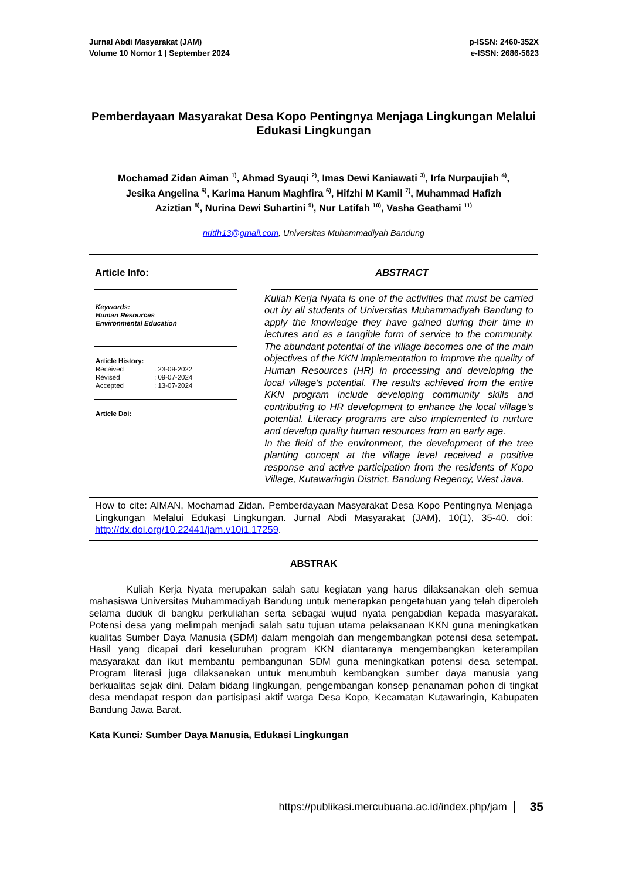Jurnal Abdi Masyarakat (JAM)
Volume 10 Nomor 1 | September 2024
p-ISSN: 2460-352X
e-ISSN: 2686-5623
Pemberdayaan Masyarakat Desa Kopo Pentingnya Menjaga Lingkungan Melalui Edukasi Lingkungan
Mochamad Zidan Aiman <sup>1)</sup>, Ahmad Syauqi <sup>2)</sup>, Imas Dewi Kaniawati <sup>3)</sup>, Irfa Nurpaujiah <sup>4)</sup>,
Jesika Angelina <sup>5)</sup>, Karima Hanum Maghfira <sup>6)</sup>, Hifzhi M Kamil <sup>7)</sup>, Muhammad Hafizh
Aziztian <sup>8)</sup>, Nurina Dewi Suhartini <sup>9)</sup>, Nur Latifah <sup>10)</sup>, Vasha Geathami <sup>11)</sup>
nrltfh13@gmail.com, Universitas Muhammadiyah Bandung
Article Info:
Keywords:
Human Resources
Environmental Education
Article History:
| Received | : 23-09-2022 |
| Revised | : 09-07-2024 |
| Accepted | : 13-07-2024 |
Article Doi:
ABSTRACT
Kuliah Kerja Nyata is one of the activities that must be carried out by all students of Universitas Muhammadiyah Bandung to apply the knowledge they have gained during their time in lectures and as a tangible form of service to the community. The abundant potential of the village becomes one of the main objectives of the KKN implementation to improve the quality of Human Resources (HR) in processing and developing the local village's potential. The results achieved from the entire KKN program include developing community skills and contributing to HR development to enhance the local village's potential. Literacy programs are also implemented to nurture and develop quality human resources from an early age.
In the field of the environment, the development of the tree planting concept at the village level received a positive response and active participation from the residents of Kopo Village, Kutawaringin District, Bandung Regency, West Java.
How to cite: AIMAN, Mochamad Zidan. Pemberdayaan Masyarakat Desa Kopo Pentingnya Menjaga Lingkungan Melalui Edukasi Lingkungan. Jurnal Abdi Masyarakat (JAM), 10(1), 35-40. doi: http://dx.doi.org/10.22441/jam.v10i1.17259.
ABSTRAK
Kuliah Kerja Nyata merupakan salah satu kegiatan yang harus dilaksanakan oleh semua mahasiswa Universitas Muhammadiyah Bandung untuk menerapkan pengetahuan yang telah diperoleh selama duduk di bangku perkuliahan serta sebagai wujud nyata pengabdian kepada masyarakat. Potensi desa yang melimpah menjadi salah satu tujuan utama pelaksanaan KKN guna meningkatkan kualitas Sumber Daya Manusia (SDM) dalam mengolah dan mengembangkan potensi desa setempat. Hasil yang dicapai dari keseluruhan program KKN diantaranya mengembangkan keterampilan masyarakat dan ikut membantu pembangunan SDM guna meningkatkan potensi desa setempat. Program literasi juga dilaksanakan untuk menumbuh kembangkan sumber daya manusia yang berkualitas sejak dini. Dalam bidang lingkungan, pengembangan konsep penanaman pohon di tingkat desa mendapat respon dan partisipasi aktif warga Desa Kopo, Kecamatan Kutawaringin, Kabupaten Bandung Jawa Barat.
Kata Kunci: Sumber Daya Manusia, Edukasi Lingkungan
https://publikasi.mercubuana.ac.id/index.php/jam 35